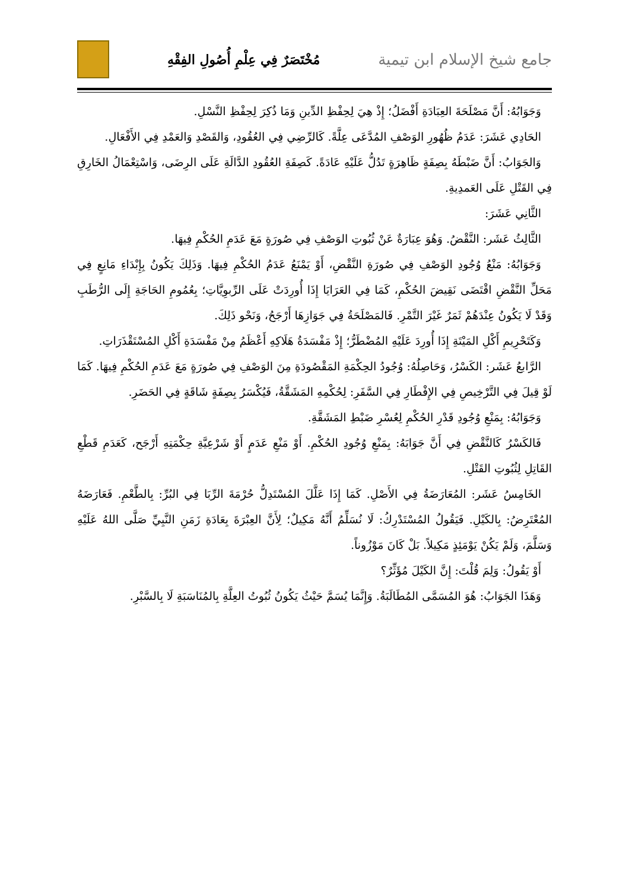جامع شيخ الإسلام ابن تيمية مُخْتَصَرٌ فِي عِلْمِ أُصُولِ الفِقْهِ
وَجَوَابُهُ: أَنَّ مَصْلَحَةَ العِبَادَةِ أَفْضَلُ؛ إِذْ هِيَ لِحِفْظِ الدِّينِ وَمَا ذُكِرَ لِحِفْظِ النَّسْلِ.
الحَادِي عَشَرَ: عَدَمُ ظُهُورِ الوَصْفِ المُدَّعَى عِلَّةً. كَالرِّضِي فِي العُقُودِ، وَالقَصْدِ وَالعَمْدِ فِي الأَفْعَالِ.
وَالجَوَابُ: أَنَّ ضَبْطَهُ بِصِفَةٍ ظَاهِرَةٍ تَدُلُّ عَلَيْهِ عَادَةً. كَصِفَةِ العُقُودِ الدَّالَةِ عَلَى الرِضَى، وَاسْتِعْمَالُ الخَارِقِ فِي القَتْلِ عَلَى العَمدِيةِ.
الثَّانِي عَشَرَ:
الثَّالِثُ عَشَر: النَّقْضُ. وَهُوَ عِبَارَةٌ عَنْ ثُبُوتِ الوَصْفِ فِي صُورَةٍ مَعَ عَدَمِ الحُكْمِ فِيهَا.
وَجَوَابُهُ: مَنْعُ وُجُودِ الوَصْفِ فِي صُورَةِ النَّقْضِ، أَوْ يَمْنَعُ عَدَمُ الحُكْمِ فِيهَا. وَذَلِكَ يَكُونُ بِإِبْدَاءِ مَانِعٍ فِي مَحَلِّ النَّقْضِ اقْتَضَى نَقِيضَ الحُكْمِ، كَمَا فِي العَرَايَا إِذَا أُورِدَتْ عَلَى الرِّبوِيَّاتِ؛ بِعُمُومِ الحَاجَةِ إِلَى الرُّطَبِ وَقَدْ لَا يَكُونُ عِنْدَهُمْ ثَمَرٌ غَيْرَ التَّمْرِ. فَالمَصْلَحَةُ فِي جَوَازِهَا أَرْجَحُ، وَنَحْو ذَلِكَ.
وَكَتَحْرِيمِ أَكْلِ المَيْتَةِ إِذَا أُورِدَ عَلَيْهِ المُضْطَرُّ؛ إِذْ مَفْسَدَةُ هَلَاكِهِ أَعْظَمُ مِنْ مَفْسَدَةِ أَكْلِ المُسْتَقْذَرَاتِ.
الرَّابعُ عَشَر: الكَسْرُ، وَحَاصِلُهُ: وُجُودُ الحِكْمَةِ المَقْصُودَةِ مِنَ الوَصْفِ فِي صُورَةٍ مَعَ عَدَمِ الحُكْمِ فِيهَا. كَمَا لَوْ قِيلَ فِي التَّرْخِيصِ فِي الإِفْطَارِ فِي السَّفَرِ: لِحُكْمِهِ المَشَقَّةُ، فَيُكْسَرُ بِصِفَةٍ شَاقَةٍ فِي الحَضَرِ.
وَجَوَابُهُ: بِمَنْعِ وُجُودِ قَدْرِ الحُكْمِ لِعُسْرِ ضَبْطِ المَشَقَّةِ.
فَالكَسْرُ كَالنَّقْضِ فِي أَنَّ جَوَابَهُ: بِمَنْعِ وُجُودِ الحُكْمِ. أَوْ مَنْعِ عَدَمٍ أَوْ شَرْعِيَّةِ حِكْمَتِهِ أَرْجَح، كَعَدَمِ قَطْعِ القَاتِلِ لِثُبُوتِ القَتْلِ.
الخَامِسُ عَشَر: المُعَارَضَةُ فِي الأَصْلِ. كَمَا إِذَا عَلَّلَ المُسْتَدِلُّ حُرْمَةَ الرِّبَا فِي البُرِّ: بِالطَّعْمِ. فَعَارَضَهُ المُعْتَرِضُ: بِالكَيْلِ. فَيَقُولُ المُسْتَدْرِكُ: لَا نُسَلِّمُ أَنَّهُ مَكِيلٌ؛ لِأَنَّ العِبْرَةَ بِعَادَةِ زَمَنِ النَّبِيِّ صَلَّى اللهُ عَلَيْهِ وَسَلَّمَ، وَلَمْ يَكُنْ يَوْمَئِذٍ مَكِيلاً. بَلْ كَانَ مَوْزُوناً.
أَوْ يَقُولُ: وَلِمَ قُلْتَ: إِنَّ الكَيْلَ مُؤَثِّرٌ؟
وَهَذَا الجَوَابُ: هُوَ المُسَمَّى المُطَالَبَةُ. وَإِنَّمَا يُسَمَّ حَيْثُ يَكُونُ ثُبُوتُ العِلَّةِ بِالمُنَاسَبَةِ لَا بِالسَّبْرِ.